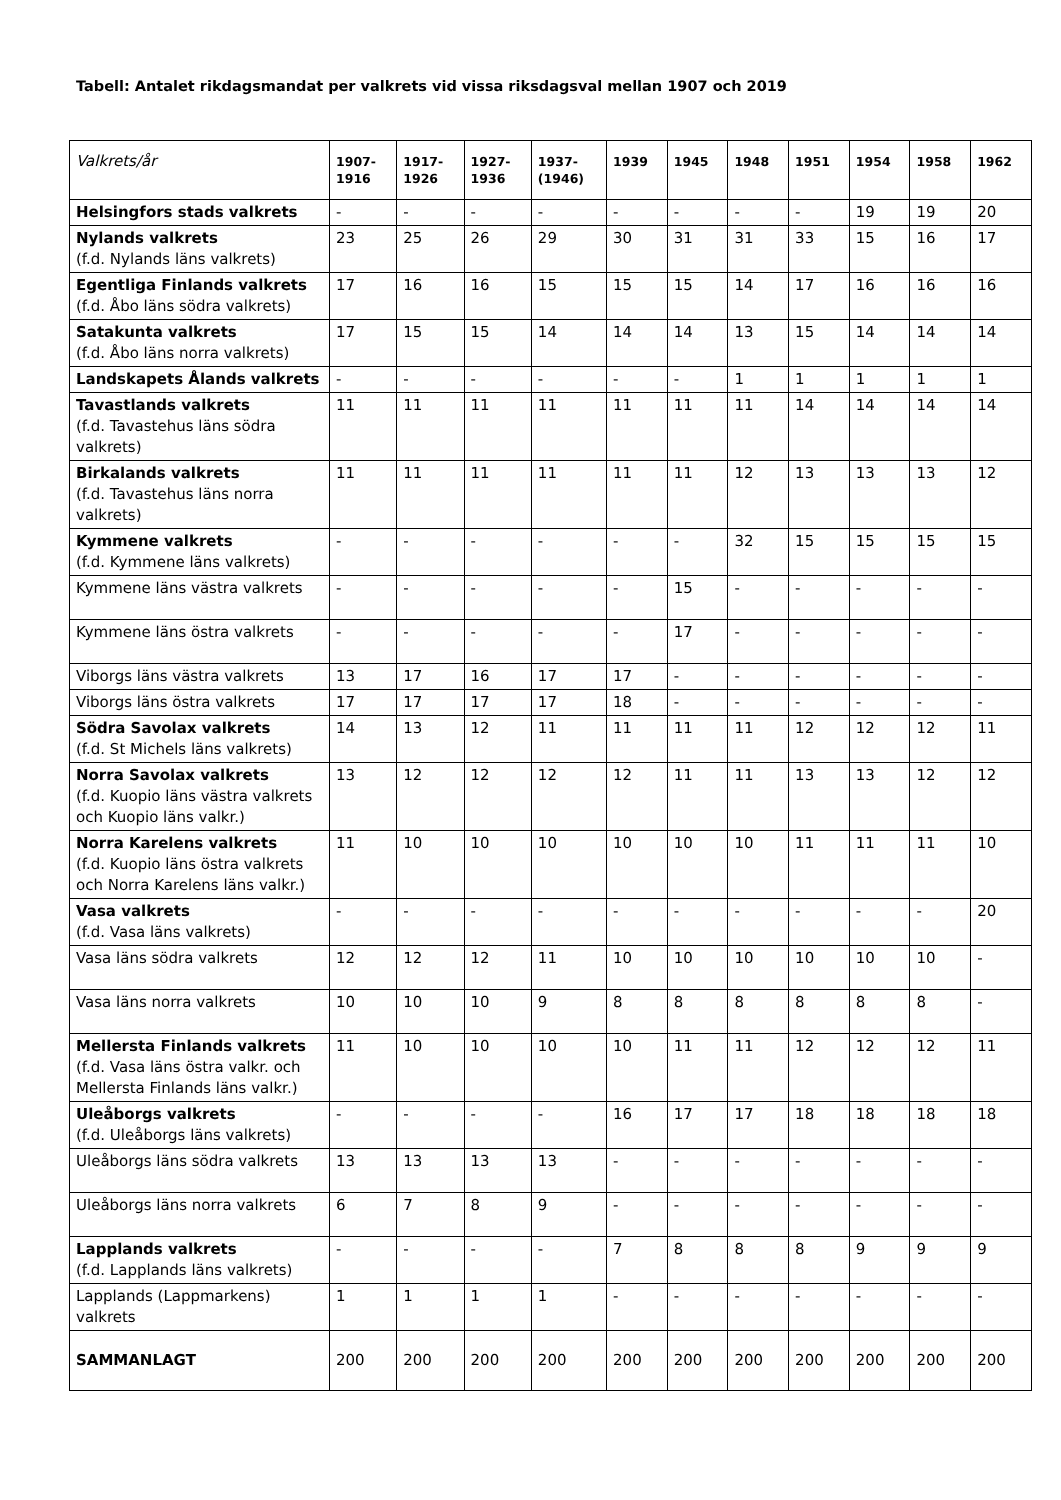Tabell: Antalet rikdagsmandat per valkrets vid vissa riksdagsval mellan 1907 och 2019
| Valkrets/år | 1907- 1916 | 1917- 1926 | 1927- 1936 | 1937- (1946) | 1939 | 1945 | 1948 | 1951 | 1954 | 1958 | 1962 |
| --- | --- | --- | --- | --- | --- | --- | --- | --- | --- | --- | --- |
| Helsingfors stads valkrets | - | - | - | - | - | - | - | - | 19 | 19 | 20 |
| Nylands valkrets (f.d. Nylands läns valkrets) | 23 | 25 | 26 | 29 | 30 | 31 | 31 | 33 | 15 | 16 | 17 |
| Egentliga Finlands valkrets (f.d. Åbo läns södra valkrets) | 17 | 16 | 16 | 15 | 15 | 15 | 14 | 17 | 16 | 16 | 16 |
| Satakunta valkrets (f.d. Åbo läns norra valkrets) | 17 | 15 | 15 | 14 | 14 | 14 | 13 | 15 | 14 | 14 | 14 |
| Landskapets Ålands valkrets | - | - | - | - | - | - | 1 | 1 | 1 | 1 | 1 |
| Tavastlands valkrets (f.d. Tavastehus läns södra valkrets) | 11 | 11 | 11 | 11 | 11 | 11 | 11 | 14 | 14 | 14 | 14 |
| Birkalands valkrets (f.d. Tavastehus läns norra valkrets) | 11 | 11 | 11 | 11 | 11 | 11 | 12 | 13 | 13 | 13 | 12 |
| Kymmene valkrets (f.d. Kymmene läns valkrets) | - | - | - | - | - | - | 32 | 15 | 15 | 15 | 15 |
| Kymmene läns västra valkrets | - | - | - | - | - | 15 | - | - | - | - | - |
| Kymmene läns östra valkrets | - | - | - | - | - | 17 | - | - | - | - | - |
| Viborgs läns västra valkrets | 13 | 17 | 16 | 17 | 17 | - | - | - | - | - | - |
| Viborgs läns östra valkrets | 17 | 17 | 17 | 17 | 18 | - | - | - | - | - | - |
| Södra Savolax valkrets (f.d. St Michels läns valkrets) | 14 | 13 | 12 | 11 | 11 | 11 | 11 | 12 | 12 | 12 | 11 |
| Norra Savolax valkrets (f.d. Kuopio läns västra valkrets och Kuopio läns valkr.) | 13 | 12 | 12 | 12 | 12 | 11 | 11 | 13 | 13 | 12 | 12 |
| Norra Karelens valkrets (f.d. Kuopio läns östra valkrets och Norra Karelens läns valkr.) | 11 | 10 | 10 | 10 | 10 | 10 | 10 | 11 | 11 | 11 | 10 |
| Vasa valkrets (f.d. Vasa läns valkrets) | - | - | - | - | - | - | - | - | - | - | 20 |
| Vasa läns södra valkrets | 12 | 12 | 12 | 11 | 10 | 10 | 10 | 10 | 10 | 10 | - |
| Vasa läns norra valkrets | 10 | 10 | 10 | 9 | 8 | 8 | 8 | 8 | 8 | 8 | - |
| Mellersta Finlands valkrets (f.d. Vasa läns östra valkr. och Mellersta Finlands läns valkr.) | 11 | 10 | 10 | 10 | 10 | 11 | 11 | 12 | 12 | 12 | 11 |
| Uleåborgs valkrets (f.d. Uleåborgs läns valkrets) | - | - | - | - | 16 | 17 | 17 | 18 | 18 | 18 | 18 |
| Uleåborgs läns södra valkrets | 13 | 13 | 13 | 13 | - | - | - | - | - | - | - |
| Uleåborgs läns norra valkrets | 6 | 7 | 8 | 9 | - | - | - | - | - | - | - |
| Lapplands valkrets (f.d. Lapplands läns valkrets) | - | - | - | - | 7 | 8 | 8 | 8 | 9 | 9 | 9 |
| Lapplands (Lappmarkens) valkrets | 1 | 1 | 1 | 1 | - | - | - | - | - | - | - |
| SAMMANLAGT | 200 | 200 | 200 | 200 | 200 | 200 | 200 | 200 | 200 | 200 | 200 |